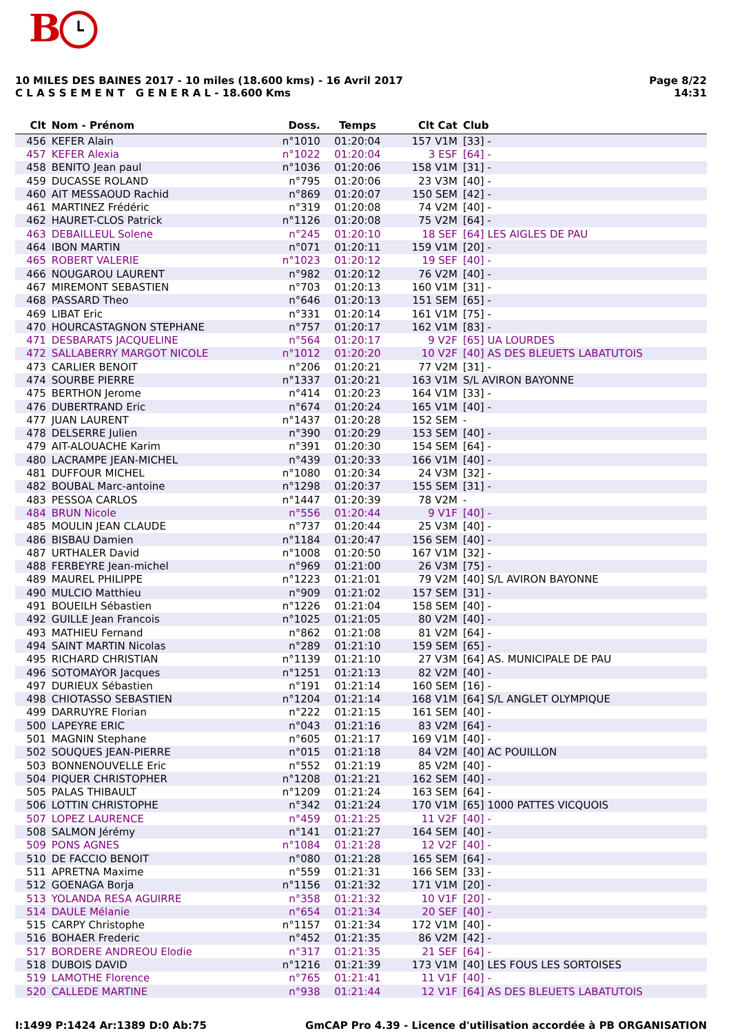B
Page 8/22
14:31
10 MILES DES BAINES 2017 - 10 miles (18.600 kms) - 16 Avril 2017
C L A S S E M E N T G E N E R A L - 18.600 Kms
| Clt | Nom - Prénom | Doss. | Temps | Clt Cat | Club |
| --- | --- | --- | --- | --- | --- |
| 456 | KEFER Alain | n°1010 | 01:20:04 | 157 V1M | [33] - |
| 457 | KEFER Alexia | n°1022 | 01:20:04 | 3 ESF | [64] - |
| 458 | BENITO Jean paul | n°1036 | 01:20:06 | 158 V1M | [31] - |
| 459 | DUCASSE ROLAND | n°795 | 01:20:06 | 23 V3M | [40] - |
| 460 | AIT MESSAOUD Rachid | n°869 | 01:20:07 | 150 SEM | [42] - |
| 461 | MARTINEZ Frédéric | n°319 | 01:20:08 | 74 V2M | [40] - |
| 462 | HAURET-CLOS Patrick | n°1126 | 01:20:08 | 75 V2M | [64] - |
| 463 | DEBAILLEUL Solene | n°245 | 01:20:10 | 18 SEF | [64] LES AIGLES DE PAU |
| 464 | IBON MARTIN | n°071 | 01:20:11 | 159 V1M | [20] - |
| 465 | ROBERT VALERIE | n°1023 | 01:20:12 | 19 SEF | [40] - |
| 466 | NOUGAROU LAURENT | n°982 | 01:20:12 | 76 V2M | [40] - |
| 467 | MIREMONT SEBASTIEN | n°703 | 01:20:13 | 160 V1M | [31] - |
| 468 | PASSARD Theo | n°646 | 01:20:13 | 151 SEM | [65] - |
| 469 | LIBAT Eric | n°331 | 01:20:14 | 161 V1M | [75] - |
| 470 | HOURCASTAGNON STEPHANE | n°757 | 01:20:17 | 162 V1M | [83] - |
| 471 | DESBARATS JACQUELINE | n°564 | 01:20:17 | 9 V2F | [65] UA LOURDES |
| 472 | SALLABERRY MARGOT NICOLE | n°1012 | 01:20:20 | 10 V2F | [40] AS DES BLEUETS LABATUTOIS |
| 473 | CARLIER BENOIT | n°206 | 01:20:21 | 77 V2M | [31] - |
| 474 | SOURBE PIERRE | n°1337 | 01:20:21 | 163 V1M | S/L AVIRON BAYONNE |
| 475 | BERTHON Jerome | n°414 | 01:20:23 | 164 V1M | [33] - |
| 476 | DUBERTRAND Eric | n°674 | 01:20:24 | 165 V1M | [40] - |
| 477 | JUAN LAURENT | n°1437 | 01:20:28 | 152 SEM | - |
| 478 | DELSERRE Julien | n°390 | 01:20:29 | 153 SEM | [40] - |
| 479 | AIT-ALOUACHE Karim | n°391 | 01:20:30 | 154 SEM | [64] - |
| 480 | LACRAMPE JEAN-MICHEL | n°439 | 01:20:33 | 166 V1M | [40] - |
| 481 | DUFFOUR MICHEL | n°1080 | 01:20:34 | 24 V3M | [32] - |
| 482 | BOUBAL Marc-antoine | n°1298 | 01:20:37 | 155 SEM | [31] - |
| 483 | PESSOA CARLOS | n°1447 | 01:20:39 | 78 V2M | - |
| 484 | BRUN Nicole | n°556 | 01:20:44 | 9 V1F | [40] - |
| 485 | MOULIN JEAN CLAUDE | n°737 | 01:20:44 | 25 V3M | [40] - |
| 486 | BISBAU Damien | n°1184 | 01:20:47 | 156 SEM | [40] - |
| 487 | URTHALER David | n°1008 | 01:20:50 | 167 V1M | [32] - |
| 488 | FERBEYRE Jean-michel | n°969 | 01:21:00 | 26 V3M | [75] - |
| 489 | MAUREL PHILIPPE | n°1223 | 01:21:01 | 79 V2M | [40] S/L AVIRON BAYONNE |
| 490 | MULCIO Matthieu | n°909 | 01:21:02 | 157 SEM | [31] - |
| 491 | BOUEILH Sébastien | n°1226 | 01:21:04 | 158 SEM | [40] - |
| 492 | GUILLE Jean Francois | n°1025 | 01:21:05 | 80 V2M | [40] - |
| 493 | MATHIEU Fernand | n°862 | 01:21:08 | 81 V2M | [64] - |
| 494 | SAINT MARTIN Nicolas | n°289 | 01:21:10 | 159 SEM | [65] - |
| 495 | RICHARD CHRISTIAN | n°1139 | 01:21:10 | 27 V3M | [64] AS. MUNICIPALE DE PAU |
| 496 | SOTOMAYOR Jacques | n°1251 | 01:21:13 | 82 V2M | [40] - |
| 497 | DURIEUX Sébastien | n°191 | 01:21:14 | 160 SEM | [16] - |
| 498 | CHIOTASSO SEBASTIEN | n°1204 | 01:21:14 | 168 V1M | [64] S/L ANGLET OLYMPIQUE |
| 499 | DARRUYRE Florian | n°222 | 01:21:15 | 161 SEM | [40] - |
| 500 | LAPEYRE ERIC | n°043 | 01:21:16 | 83 V2M | [64] - |
| 501 | MAGNIN Stephane | n°605 | 01:21:17 | 169 V1M | [40] - |
| 502 | SOUQUES JEAN-PIERRE | n°015 | 01:21:18 | 84 V2M | [40] AC POUILLON |
| 503 | BONNENOUVELLE Eric | n°552 | 01:21:19 | 85 V2M | [40] - |
| 504 | PIQUER CHRISTOPHER | n°1208 | 01:21:21 | 162 SEM | [40] - |
| 505 | PALAS THIBAULT | n°1209 | 01:21:24 | 163 SEM | [64] - |
| 506 | LOTTIN CHRISTOPHE | n°342 | 01:21:24 | 170 V1M | [65] 1000 PATTES VICQUOIS |
| 507 | LOPEZ LAURENCE | n°459 | 01:21:25 | 11 V2F | [40] - |
| 508 | SALMON Jérémy | n°141 | 01:21:27 | 164 SEM | [40] - |
| 509 | PONS AGNES | n°1084 | 01:21:28 | 12 V2F | [40] - |
| 510 | DE FACCIO BENOIT | n°080 | 01:21:28 | 165 SEM | [64] - |
| 511 | APRETNA Maxime | n°559 | 01:21:31 | 166 SEM | [33] - |
| 512 | GOENAGA Borja | n°1156 | 01:21:32 | 171 V1M | [20] - |
| 513 | YOLANDA RESA AGUIRRE | n°358 | 01:21:32 | 10 V1F | [20] - |
| 514 | DAULE Mélanie | n°654 | 01:21:34 | 20 SEF | [40] - |
| 515 | CARPY Christophe | n°1157 | 01:21:34 | 172 V1M | [40] - |
| 516 | BOHAER Frederic | n°452 | 01:21:35 | 86 V2M | [42] - |
| 517 | BORDERE ANDREOU Elodie | n°317 | 01:21:35 | 21 SEF | [64] - |
| 518 | DUBOIS DAVID | n°1216 | 01:21:39 | 173 V1M | [40] LES FOUS LES SORTOISES |
| 519 | LAMOTHE Florence | n°765 | 01:21:41 | 11 V1F | [40] - |
| 520 | CALLEDE MARTINE | n°938 | 01:21:44 | 12 V1F | [64] AS DES BLEUETS LABATUTOIS |
GmCAP Pro 4.39 - Licence d'utilisation accordée à PB ORGANISATION I:1499 P:1424 Ar:1389 D:0 Ab:75